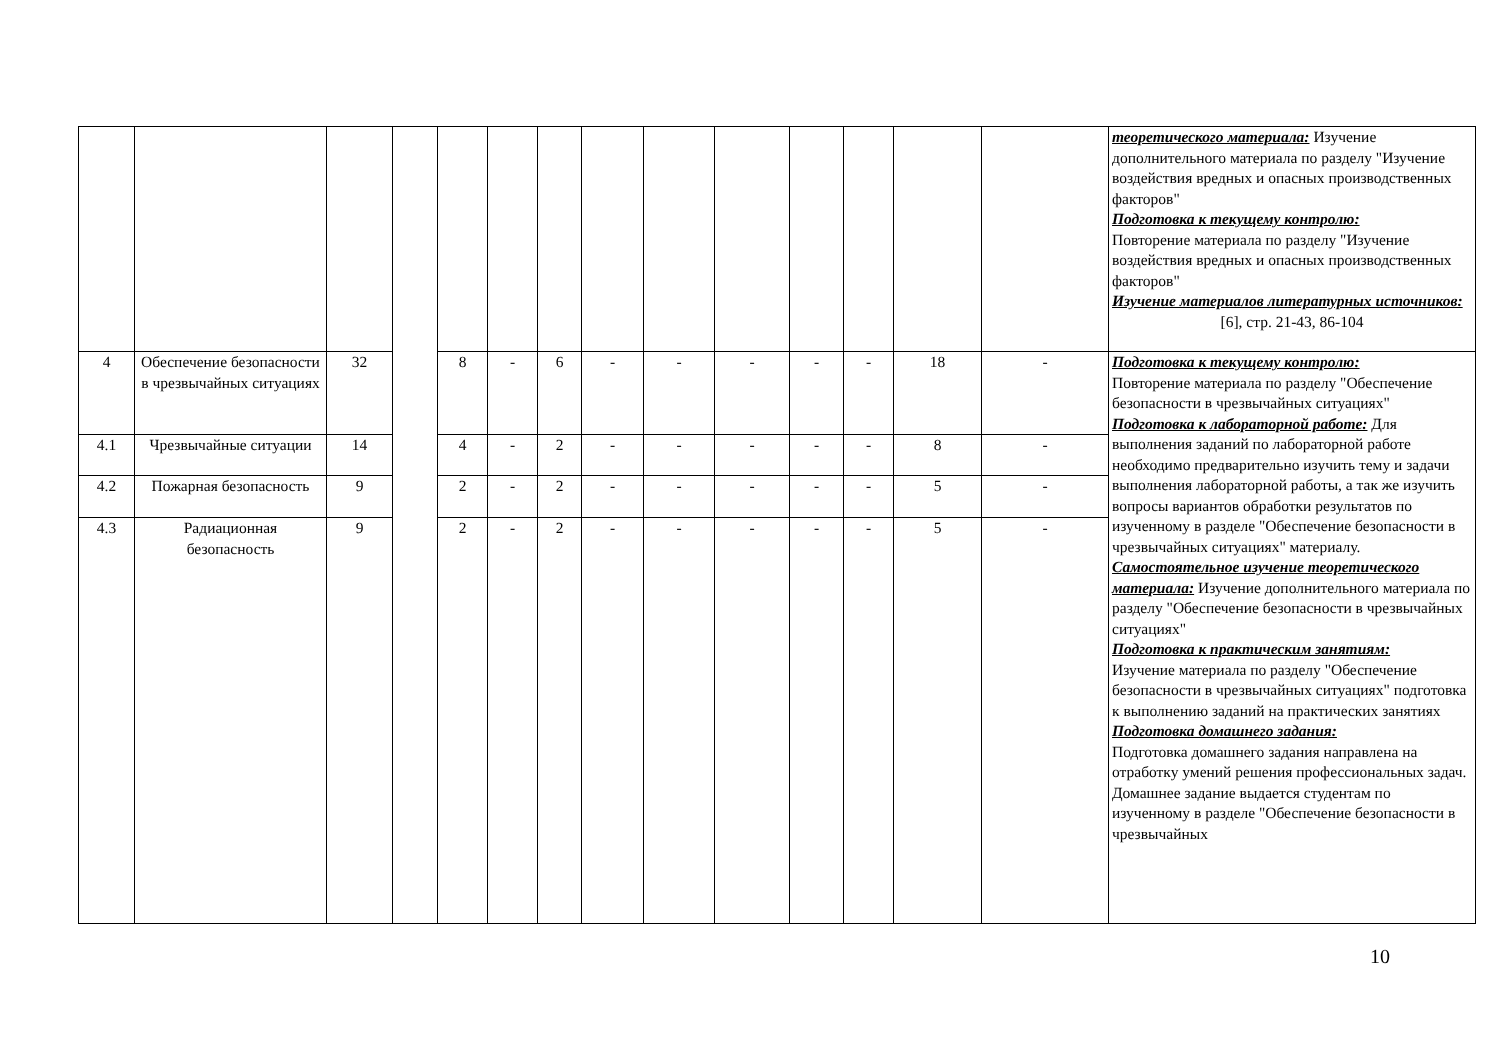| | | | | | | | | | | | | | | теоретического материала: Изучение дополнительного материала по разделу "Изучение воздействия вредных и опасных производственных факторов" Подготовка к текущему контролю: Повторение материала по разделу "Изучение воздействия вредных и опасных производственных факторов" Изучение материалов литературных источников: [6], стр. 21-43, 86-104 |
| 4 | Обеспечение безопасности в чрезвычайных ситуациях | 32 | | 8 | - | 6 | - | - | - | - | - | 18 | - | Подготовка к текущему контролю: Повторение материала по разделу "Обеспечение безопасности в чрезвычайных ситуациях" Подготовка к лабораторной работе: Для выполнения заданий по лабораторной работе необходимо предварительно изучить тему и задачи выполнения лабораторной работы, а так же изучить вопросы вариантов обработки результатов по изученному в разделе "Обеспечение безопасности в чрезвычайных ситуациях" материалу. Самостоятельное изучение теоретического материала: Изучение дополнительного материала по разделу "Обеспечение безопасности в чрезвычайных ситуациях" Подготовка к практическим занятиям: Изучение материала по разделу "Обеспечение безопасности в чрезвычайных ситуациях" подготовка к выполнению заданий на практических занятиях Подготовка домашнего задания: Подготовка домашнего задания направлена на отработку умений решения профессиональных задач. Домашнее задание выдается студентам по изученному в разделе "Обеспечение безопасности в чрезвычайных |
| 4.1 | Чрезвычайные ситуации | 14 | | 4 | - | 2 | - | - | - | - | - | 8 | - | |
| 4.2 | Пожарная безопасность | 9 | | 2 | - | 2 | - | - | - | - | - | 5 | - | |
| 4.3 | Радиационная безопасность | 9 | | 2 | - | 2 | - | - | - | - | - | 5 | - | |
10